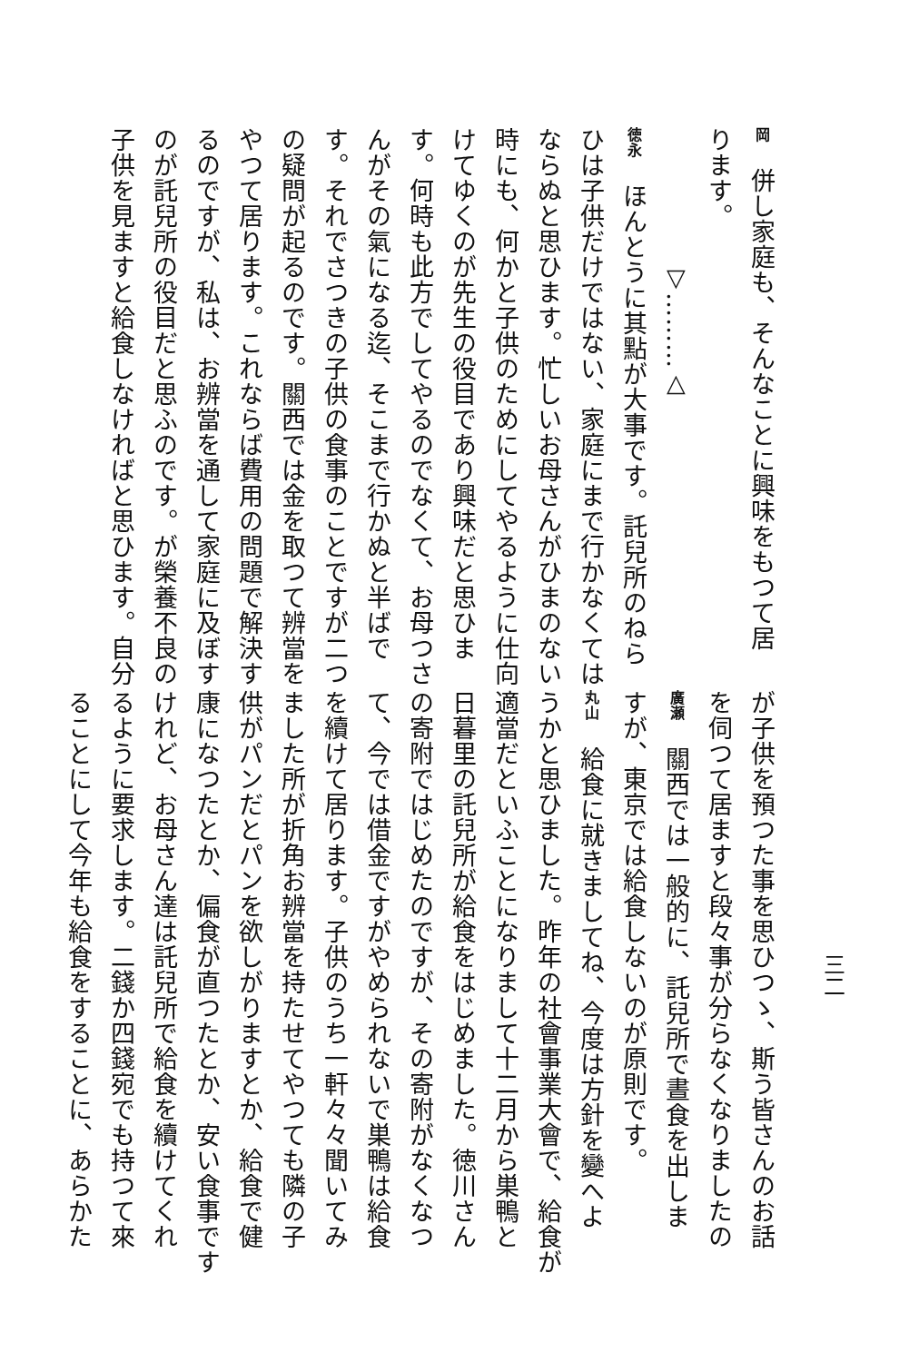三二
岡　併し家庭も、そんなことに興味をもつて居
ります。
▽………△
徳永　ほんとうに其點が大事です。託兒所のねら
ひは子供だけではない、家庭にまで行かなくては
ならぬと思ひます。忙しいお母さんがひまのない
時にも、何かと子供のためにしてやるように仕向
けてゆくのが先生の役目であり興味だと思ひま
す。何時も此方でしてやるのでなくて、お母つさ
んがその氣になる迄、そこまで行かぬと半ばで
す。それでさつきの子供の食事のことですが二つ
の疑問が起るのです。關西では金を取つて辨當を
やつて居ります。これならば費用の問題で解決す
るのですが、私は、お辨當を通して家庭に及ぼす
のが託兒所の役目だと思ふのです。が榮養不良の
子供を見ますと給食しなければと思ひます。自分
が子供を預つた事を思ひつゝ、斯う皆さんのお話
を伺つて居ますと段々事が分らなくなりましたの
廣瀬　關西では一般的に、託兒所で晝食を出しま
すが、東京では給食しないのが原則です。
丸山　給食に就きましてね、今度は方針を變へよ
うかと思ひました。昨年の社會事業大會で、給食が
適當だといふことになりまして十二月から巣鴨と
日暮里の託兒所が給食をはじめました。徳川さん
の寄附ではじめたのですが、その寄附がなくなつ
て、今では借金ですがやめられないで巣鴨は給食
を續けて居ります。子供のうち一軒々々聞いてみ
ました所が折角お辨當を持たせてやつても隣の子
供がパンだとパンを欲しがりますとか、給食で健
康になつたとか、偏食が直つたとか、安い食事です
けれど、お母さん達は託兒所で給食を續けてくれ
るように要求します。二錢か四錢宛でも持つて來
ることにして今年も給食をすることに、あらかた